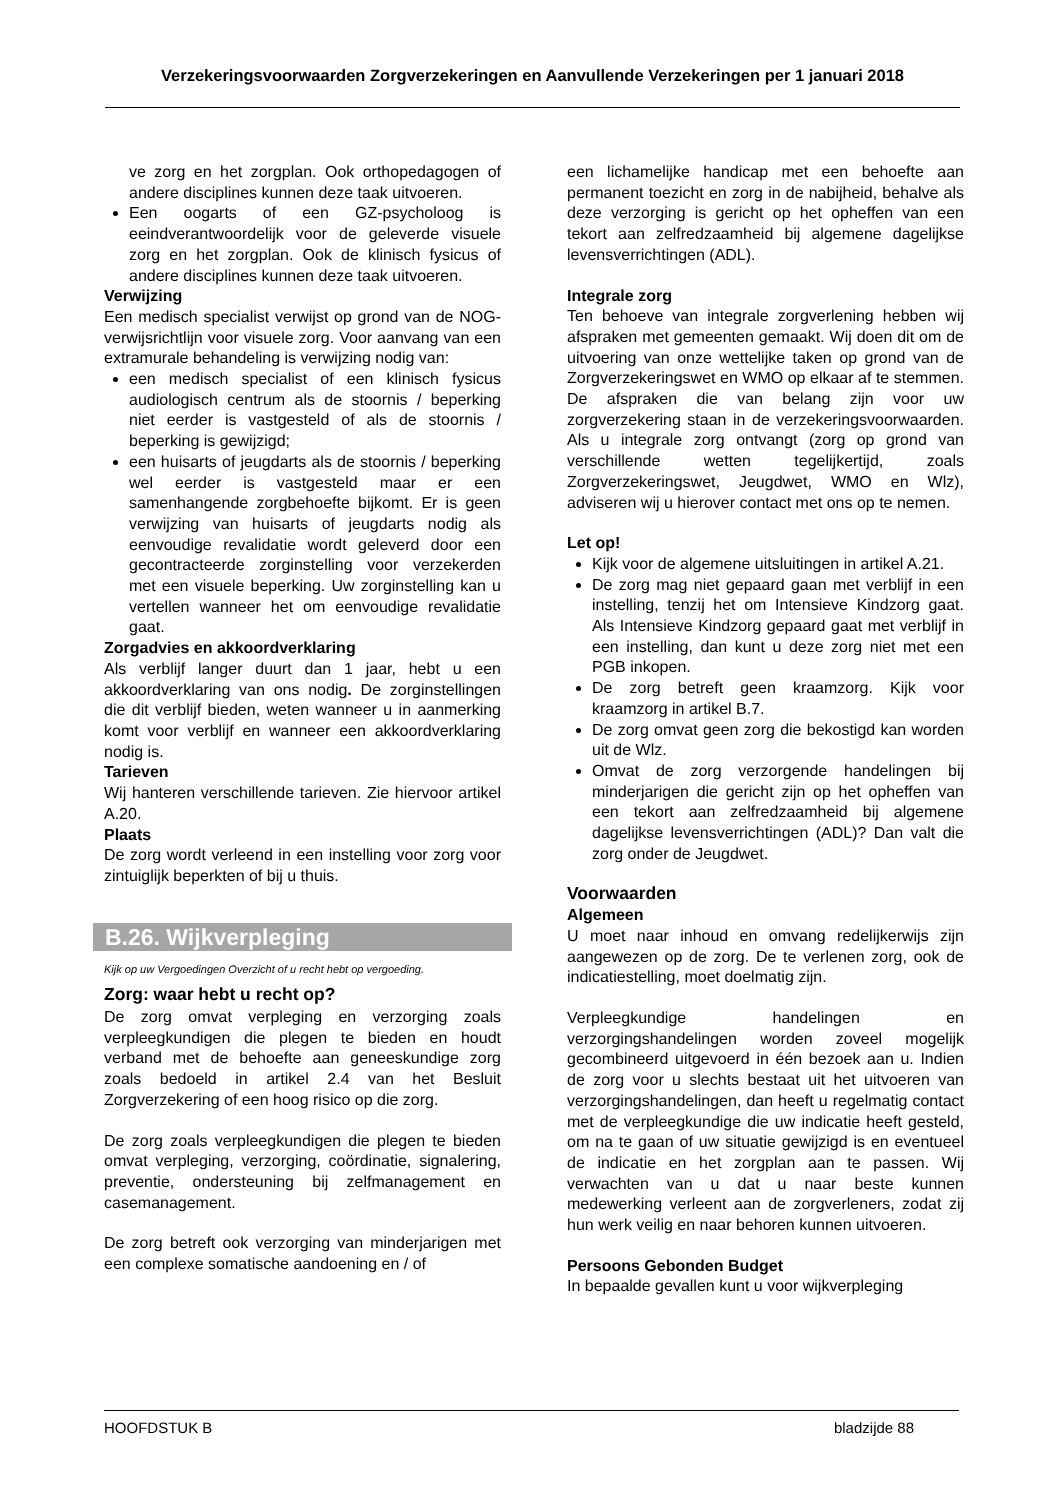Verzekeringsvoorwaarden Zorgverzekeringen en Aanvullende Verzekeringen per 1 januari 2018
ve zorg en het zorgplan. Ook orthopedagogen of andere disciplines kunnen deze taak uitvoeren.
Een oogarts of een GZ-psycholoog is eeindverantwoordelijk voor de geleverde visuele zorg en het zorgplan. Ook de klinisch fysicus of andere disciplines kunnen deze taak uitvoeren.
Verwijzing
Een medisch specialist verwijst op grond van de NOG-verwijsrichtlijn voor visuele zorg. Voor aanvang van een extramurale behandeling is verwijzing nodig van:
een medisch specialist of een klinisch fysicus audiologisch centrum als de stoornis / beperking niet eerder is vastgesteld of als de stoornis / beperking is gewijzigd;
een huisarts of jeugdarts als de stoornis / beperking wel eerder is vastgesteld maar er een samenhangende zorgbehoefte bijkomt. Er is geen verwijzing van huisarts of jeugdarts nodig als eenvoudige revalidatie wordt geleverd door een gecontracteerde zorginstelling voor verzekerden met een visuele beperking. Uw zorginstelling kan u vertellen wanneer het om eenvoudige revalidatie gaat.
Zorgadvies en akkoordverklaring
Als verblijf langer duurt dan 1 jaar, hebt u een akkoordverklaring van ons nodig. De zorginstellingen die dit verblijf bieden, weten wanneer u in aanmerking komt voor verblijf en wanneer een akkoordverklaring nodig is.
Tarieven
Wij hanteren verschillende tarieven. Zie hiervoor artikel A.20.
Plaats
De zorg wordt verleend in een instelling voor zorg voor zintuiglijk beperkten of bij u thuis.
B.26. Wijkverpleging
Kijk op uw Vergoedingen Overzicht of u recht hebt op vergoeding.
Zorg: waar hebt u recht op?
De zorg omvat verpleging en verzorging zoals verpleegkundigen die plegen te bieden en houdt verband met de behoefte aan geneeskundige zorg zoals bedoeld in artikel 2.4 van het Besluit Zorgverzekering of een hoog risico op die zorg.
De zorg zoals verpleegkundigen die plegen te bieden omvat verpleging, verzorging, coördinatie, signalering, preventie, ondersteuning bij zelfmanagement en casemanagement.
De zorg betreft ook verzorging van minderjarigen met een complexe somatische aandoening en / of
een lichamelijke handicap met een behoefte aan permanent toezicht en zorg in de nabijheid, behalve als deze verzorging is gericht op het opheffen van een tekort aan zelfredzaamheid bij algemene dagelijkse levensverrichtingen (ADL).
Integrale zorg
Ten behoeve van integrale zorgverlening hebben wij afspraken met gemeenten gemaakt. Wij doen dit om de uitvoering van onze wettelijke taken op grond van de Zorgverzekeringswet en WMO op elkaar af te stemmen. De afspraken die van belang zijn voor uw zorgverzekering staan in de verzekeringsvoorwaarden. Als u integrale zorg ontvangt (zorg op grond van verschillende wetten tegelijkertijd, zoals Zorgverzekeringswet, Jeugdwet, WMO en Wlz), adviseren wij u hierover contact met ons op te nemen.
Let op!
Kijk voor de algemene uitsluitingen in artikel A.21.
De zorg mag niet gepaard gaan met verblijf in een instelling, tenzij het om Intensieve Kindzorg gaat. Als Intensieve Kindzorg gepaard gaat met verblijf in een instelling, dan kunt u deze zorg niet met een PGB inkopen.
De zorg betreft geen kraamzorg. Kijk voor kraamzorg in artikel B.7.
De zorg omvat geen zorg die bekostigd kan worden uit de Wlz.
Omvat de zorg verzorgende handelingen bij minderjarigen die gericht zijn op het opheffen van een tekort aan zelfredzaamheid bij algemene dagelijkse levensverrichtingen (ADL)? Dan valt die zorg onder de Jeugdwet.
Voorwaarden
Algemeen
U moet naar inhoud en omvang redelijkerwijs zijn aangewezen op de zorg. De te verlenen zorg, ook de indicatiestelling, moet doelmatig zijn.
Verpleegkundige handelingen en verzorgingshandelingen worden zoveel mogelijk gecombineerd uitgevoerd in één bezoek aan u. Indien de zorg voor u slechts bestaat uit het uitvoeren van verzorgingshandelingen, dan heeft u regelmatig contact met de verpleegkundige die uw indicatie heeft gesteld, om na te gaan of uw situatie gewijzigd is en eventueel de indicatie en het zorgplan aan te passen. Wij verwachten van u dat u naar beste kunnen medewerking verleent aan de zorgverleners, zodat zij hun werk veilig en naar behoren kunnen uitvoeren.
Persoons Gebonden Budget
In bepaalde gevallen kunt u voor wijkverpleging
HOOFDSTUK B bladzijde 88